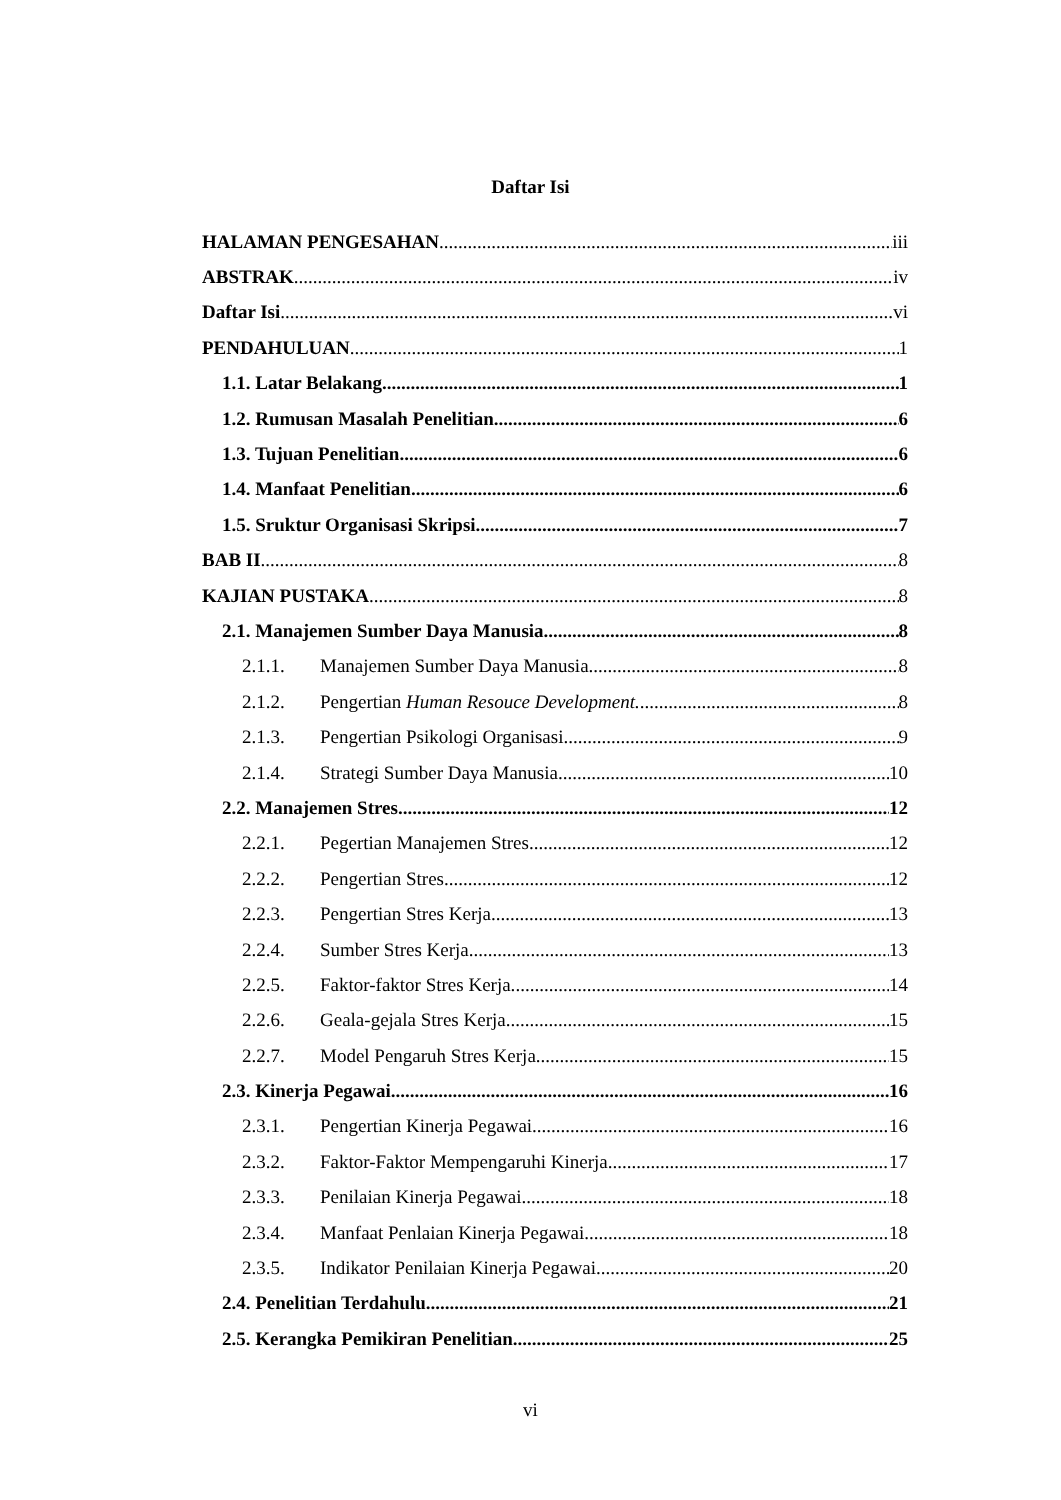Daftar Isi
HALAMAN PENGESAHAN iii
ABSTRAK iv
Daftar Isi vi
PENDAHULUAN 1
1.1. Latar Belakang. 1
1.2. Rumusan Masalah Penelitian. 6
1.3. Tujuan Penelitian. 6
1.4. Manfaat Penelitian. 6
1.5. Sruktur Organisasi Skripsi 7
BAB II 8
KAJIAN PUSTAKA 8
2.1. Manajemen Sumber Daya Manusia. 8
2.1.1. Manajemen Sumber Daya Manusia. 8
2.1.2. Pengertian Human Resouce Development. 8
2.1.3. Pengertian Psikologi Organisasi. 9
2.1.4. Strategi Sumber Daya Manusia. 10
2.2. Manajemen Stres 12
2.2.1. Pegertian Manajemen Stres. 12
2.2.2. Pengertian Stres. 12
2.2.3. Pengertian Stres Kerja. 13
2.2.4. Sumber Stres Kerja. 13
2.2.5. Faktor-faktor Stres Kerja. 14
2.2.6. Geala-gejala Stres Kerja. 15
2.2.7. Model Pengaruh Stres Kerja. 15
2.3. Kinerja Pegawai 16
2.3.1. Pengertian Kinerja Pegawai. 16
2.3.2. Faktor-Faktor Mempengaruhi Kinerja. 17
2.3.3. Penilaian Kinerja Pegawai. 18
2.3.4. Manfaat Penlaian Kinerja Pegawai. 18
2.3.5. Indikator Penilaian Kinerja Pegawai. 20
2.4. Penelitian Terdahulu. 21
2.5. Kerangka Pemikiran Penelitian. 25
vi